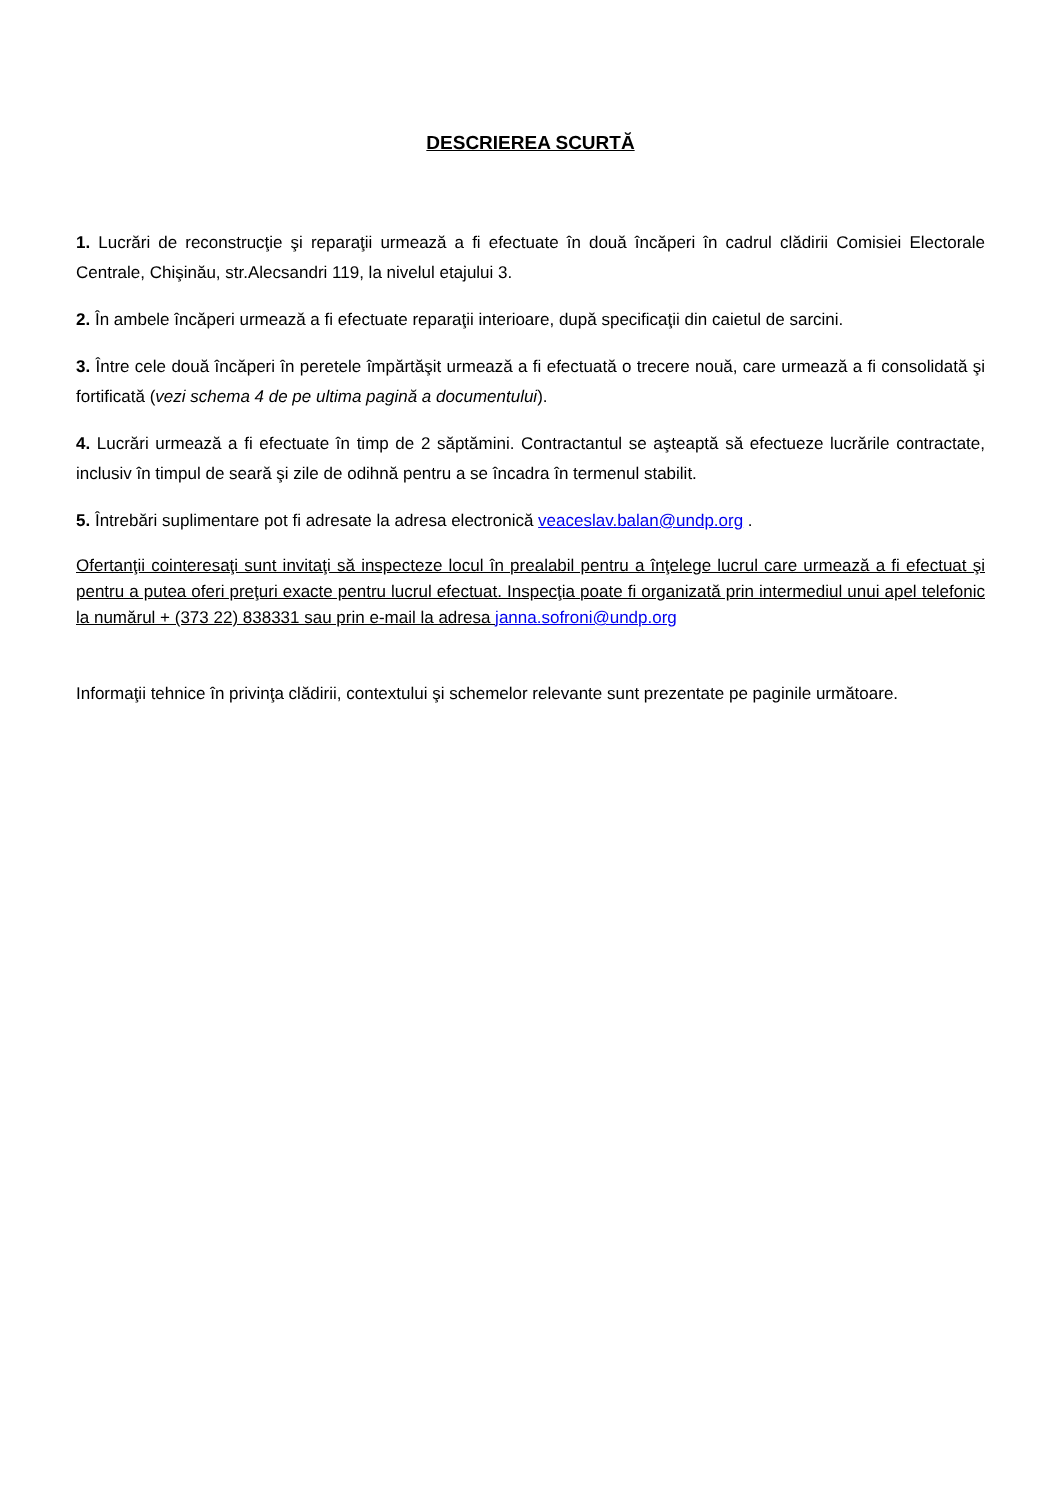DESCRIEREA SCURTĂ
1. Lucrări de reconstrucţie şi reparaţii urmează a fi efectuate în două încăperi în cadrul clădirii Comisiei Electorale Centrale, Chişinău, str.Alecsandri 119, la nivelul etajului 3.
2. În ambele încăperi urmează a fi efectuate reparaţii interioare, după specificaţii din caietul de sarcini.
3. Între cele două încăperi în peretele împărtăşit urmează a fi efectuată o trecere nouă, care urmează a fi consolidată şi fortificată (vezi schema 4 de pe ultima pagină a documentului).
4. Lucrări urmează a fi efectuate în timp de 2 săptămini. Contractantul se aşteaptă să efectueze lucrările contractate, inclusiv în timpul de seară şi zile de odihnă pentru a se încadra în termenul stabilit.
5. Întrebări suplimentare pot fi adresate la adresa electronică veaceslav.balan@undp.org .
Ofertanţii cointeresaţi sunt invitaţi să inspecteze locul în prealabil pentru a înţelege lucrul care urmează a fi efectuat şi pentru a putea oferi preţuri exacte pentru lucrul efectuat. Inspecţia poate fi organizată prin intermediul unui apel telefonic la numărul + (373 22) 838331 sau prin e-mail la adresa janna.sofroni@undp.org
Informaţii tehnice în privinţa clădirii, contextului şi schemelor relevante sunt prezentate pe paginile următoare.